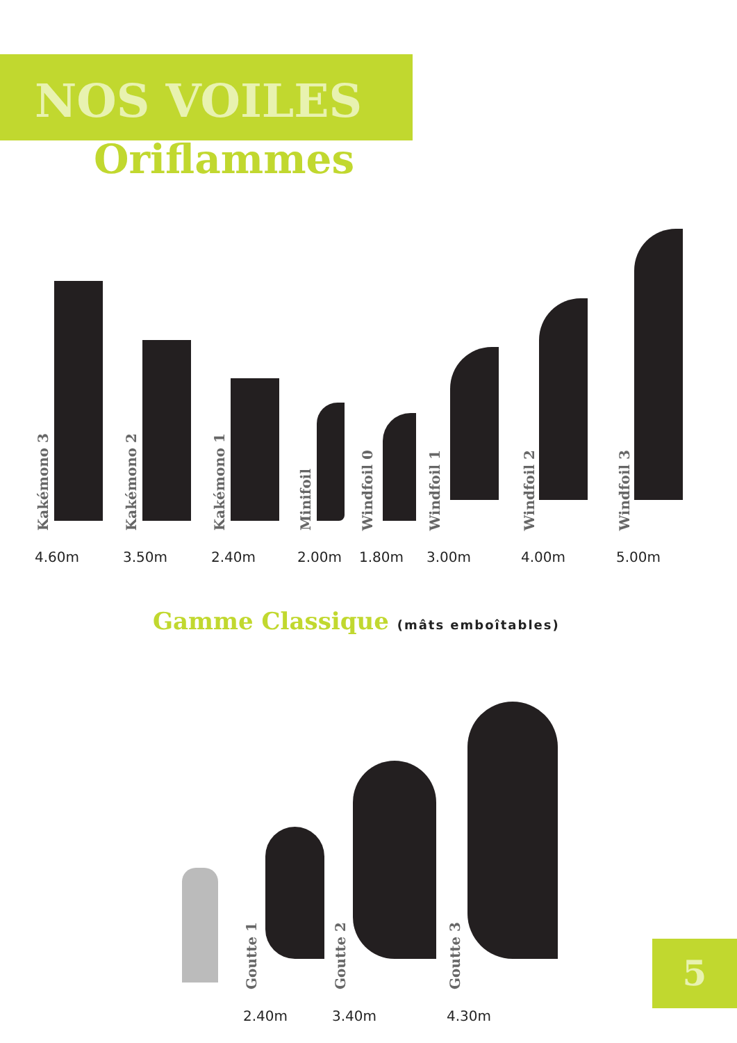NOS VOILES
Oriflammes
Kakémono 3
4.60m
Kakémono 2
3.50m
Kakémono 1
2.40m
Minifoil
2.00m
Windfoil 0
1.80m
Windfoil 1
3.00m
Windfoil 2
4.00m
Windfoil 3
5.00m
Gamme Classique (mâts emboîtables)
Goutte 1
2.40m
Goutte 2
3.40m
Goutte 3
4.30m
5